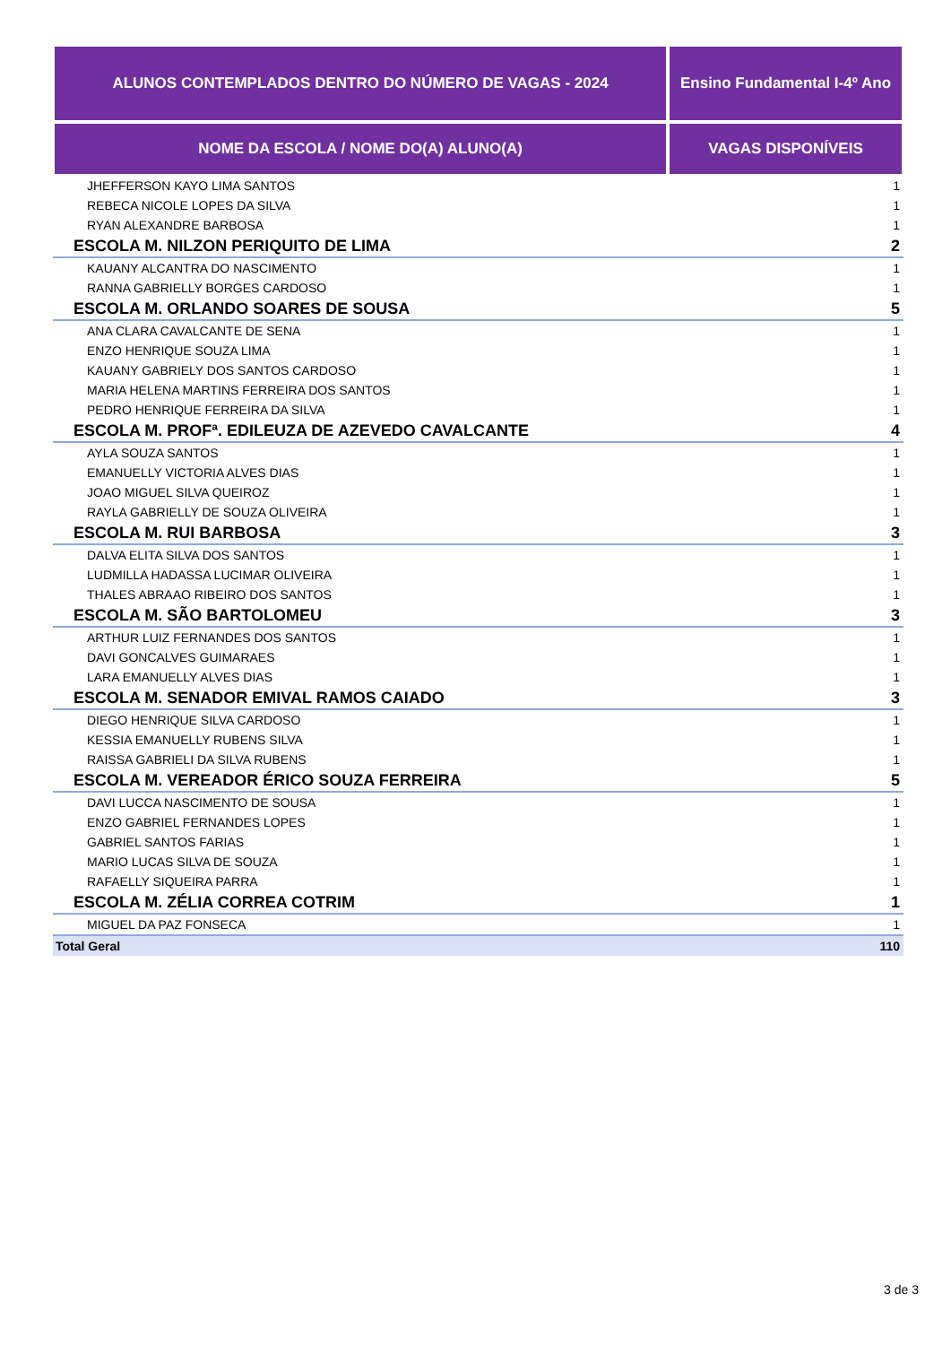| ALUNOS CONTEMPLADOS DENTRO DO NÚMERO DE VAGAS - 2024 | Ensino Fundamental I-4º Ano |
| --- | --- |
| NOME DA ESCOLA / NOME DO(A) ALUNO(A) | VAGAS DISPONÍVEIS |
| JHEFFERSON KAYO LIMA SANTOS | 1 |
| REBECA NICOLE LOPES DA SILVA | 1 |
| RYAN ALEXANDRE BARBOSA | 1 |
| ESCOLA M. NILZON PERIQUITO DE LIMA | 2 |
| KAUANY ALCANTRA DO NASCIMENTO | 1 |
| RANNA GABRIELLY BORGES CARDOSO | 1 |
| ESCOLA M. ORLANDO SOARES DE SOUSA | 5 |
| ANA CLARA CAVALCANTE DE SENA | 1 |
| ENZO HENRIQUE SOUZA LIMA | 1 |
| KAUANY GABRIELY DOS SANTOS CARDOSO | 1 |
| MARIA HELENA MARTINS FERREIRA DOS SANTOS | 1 |
| PEDRO HENRIQUE FERREIRA DA SILVA | 1 |
| ESCOLA M. PROFª. EDILEUZA DE AZEVEDO CAVALCANTE | 4 |
| AYLA SOUZA SANTOS | 1 |
| EMANUELLY VICTORIA ALVES DIAS | 1 |
| JOAO MIGUEL SILVA QUEIROZ | 1 |
| RAYLA GABRIELLY DE SOUZA OLIVEIRA | 1 |
| ESCOLA M. RUI BARBOSA | 3 |
| DALVA ELITA SILVA DOS SANTOS | 1 |
| LUDMILLA HADASSA LUCIMAR OLIVEIRA | 1 |
| THALES ABRAAO RIBEIRO DOS SANTOS | 1 |
| ESCOLA M. SÃO BARTOLOMEU | 3 |
| ARTHUR LUIZ FERNANDES DOS SANTOS | 1 |
| DAVI GONCALVES GUIMARAES | 1 |
| LARA EMANUELLY ALVES DIAS | 1 |
| ESCOLA M. SENADOR EMIVAL RAMOS CAIADO | 3 |
| DIEGO HENRIQUE SILVA CARDOSO | 1 |
| KESSIA EMANUELLY RUBENS SILVA | 1 |
| RAISSA GABRIELI DA SILVA RUBENS | 1 |
| ESCOLA M. VEREADOR ÉRICO SOUZA FERREIRA | 5 |
| DAVI LUCCA NASCIMENTO DE SOUSA | 1 |
| ENZO GABRIEL FERNANDES LOPES | 1 |
| GABRIEL SANTOS FARIAS | 1 |
| MARIO LUCAS SILVA DE SOUZA | 1 |
| RAFAELLY SIQUEIRA PARRA | 1 |
| ESCOLA M. ZÉLIA CORREA COTRIM | 1 |
| MIGUEL DA PAZ FONSECA | 1 |
| Total Geral | 110 |
3 de 3